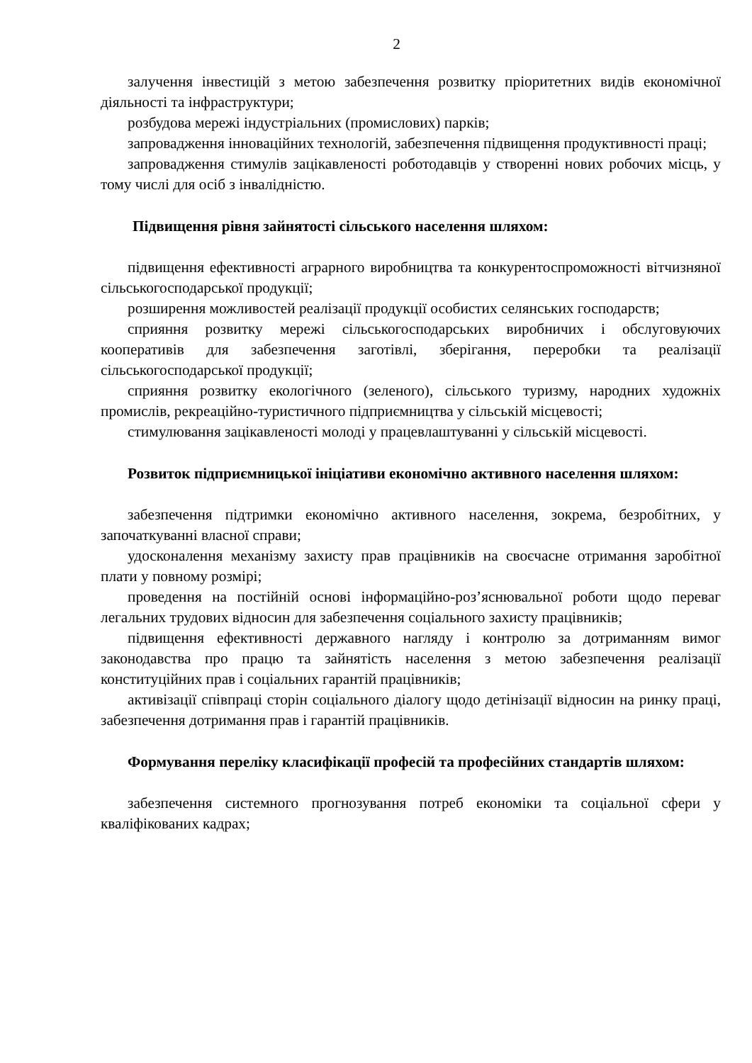2
залучення інвестицій з метою забезпечення розвитку пріоритетних видів економічної діяльності та інфраструктури;
розбудова мережі індустріальних (промислових) парків;
запровадження інноваційних технологій, забезпечення підвищення продуктивності праці;
запровадження стимулів зацікавленості роботодавців у створенні нових робочих місць, у тому числі для осіб з інвалідністю.
Підвищення рівня зайнятості сільського населення шляхом:
підвищення ефективності аграрного виробництва та конкурентоспроможності вітчизняної сільськогосподарської продукції;
розширення можливостей реалізації продукції особистих селянських господарств;
сприяння розвитку мережі сільськогосподарських виробничих і обслуговуючих кооперативів для забезпечення заготівлі, зберігання, переробки та реалізації сільськогосподарської продукції;
сприяння розвитку екологічного (зеленого), сільського туризму, народних художніх промислів, рекреаційно-туристичного підприємництва у сільській місцевості;
стимулювання зацікавленості молоді у працевлаштуванні у сільській місцевості.
Розвиток підприємницької ініціативи економічно активного населення шляхом:
забезпечення підтримки економічно активного населення, зокрема, безробітних, у започаткуванні власної справи;
удосконалення механізму захисту прав працівників на своєчасне отримання заробітної плати у повному розмірі;
проведення на постійній основі інформаційно-роз’яснювальної роботи щодо переваг легальних трудових відносин для забезпечення соціального захисту працівників;
підвищення ефективності державного нагляду і контролю за дотриманням вимог законодавства про працю та зайнятість населення з метою забезпечення реалізації конституційних прав і соціальних гарантій працівників;
активізації співпраці сторін соціального діалогу щодо детінізації відносин на ринку праці, забезпечення дотримання прав і гарантій працівників.
Формування переліку класифікації професій та професійних стандартів шляхом:
забезпечення системного прогнозування потреб економіки та соціальної сфери у кваліфікованих кадрах;